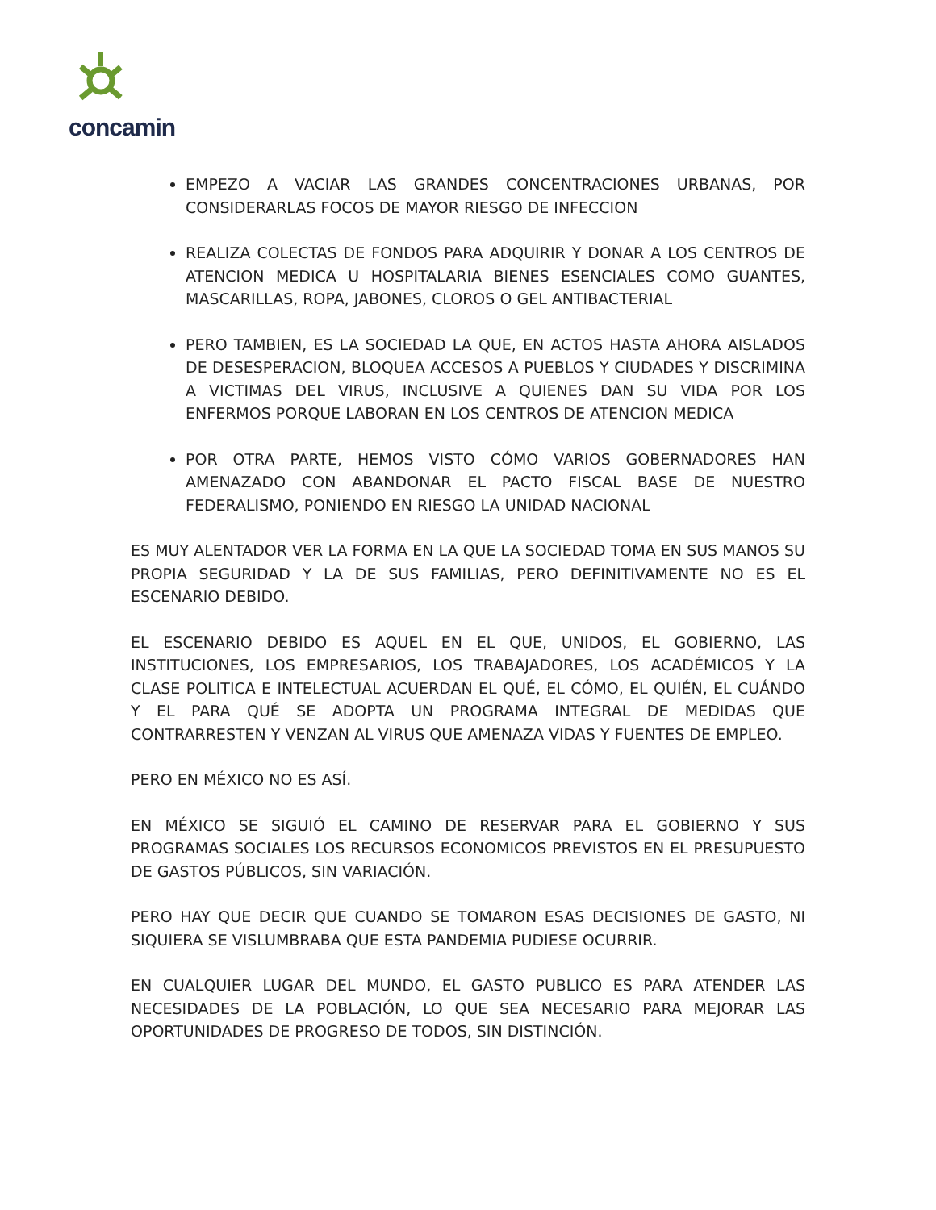concamin
EMPEZO A VACIAR LAS GRANDES CONCENTRACIONES URBANAS, POR CONSIDERARLAS FOCOS DE MAYOR RIESGO DE INFECCION
REALIZA COLECTAS DE FONDOS PARA ADQUIRIR Y DONAR A LOS CENTROS DE ATENCION MEDICA U HOSPITALARIA BIENES ESENCIALES COMO GUANTES, MASCARILLAS, ROPA, JABONES, CLOROS O GEL ANTIBACTERIAL
PERO TAMBIEN, ES LA SOCIEDAD LA QUE, EN ACTOS HASTA AHORA AISLADOS DE DESESPERACION, BLOQUEA ACCESOS A PUEBLOS Y CIUDADES Y DISCRIMINA A VICTIMAS DEL VIRUS, INCLUSIVE A QUIENES DAN SU VIDA POR LOS ENFERMOS PORQUE LABORAN EN LOS CENTROS DE ATENCION MEDICA
POR OTRA PARTE, HEMOS VISTO CÓMO VARIOS GOBERNADORES HAN AMENAZADO CON ABANDONAR EL PACTO FISCAL BASE DE NUESTRO FEDERALISMO, PONIENDO EN RIESGO LA UNIDAD NACIONAL
ES MUY ALENTADOR VER LA FORMA EN LA QUE LA SOCIEDAD TOMA EN SUS MANOS SU PROPIA SEGURIDAD Y LA DE SUS FAMILIAS, PERO DEFINITIVAMENTE NO ES EL ESCENARIO DEBIDO.
EL ESCENARIO DEBIDO ES AQUEL EN EL QUE, UNIDOS, EL GOBIERNO, LAS INSTITUCIONES, LOS EMPRESARIOS, LOS TRABAJADORES, LOS ACADÉMICOS Y LA CLASE POLITICA E INTELECTUAL ACUERDAN EL QUÉ, EL CÓMO, EL QUIÉN, EL CUÁNDO Y EL PARA QUÉ SE ADOPTA UN PROGRAMA INTEGRAL DE MEDIDAS QUE CONTRARRESTEN Y VENZAN AL VIRUS QUE AMENAZA VIDAS Y FUENTES DE EMPLEO.
PERO EN MÉXICO NO ES ASÍ.
EN MÉXICO SE SIGUIÓ EL CAMINO DE RESERVAR PARA EL GOBIERNO Y SUS PROGRAMAS SOCIALES LOS RECURSOS ECONOMICOS PREVISTOS EN EL PRESUPUESTO DE GASTOS PÚBLICOS, SIN VARIACIÓN.
PERO HAY QUE DECIR QUE CUANDO SE TOMARON ESAS DECISIONES DE GASTO, NI SIQUIERA SE VISLUMBRABA QUE ESTA PANDEMIA PUDIESE OCURRIR.
EN CUALQUIER LUGAR DEL MUNDO, EL GASTO PUBLICO ES PARA ATENDER LAS NECESIDADES DE LA POBLACIÓN, LO QUE SEA NECESARIO PARA MEJORAR LAS OPORTUNIDADES DE PROGRESO DE TODOS, SIN DISTINCIÓN.